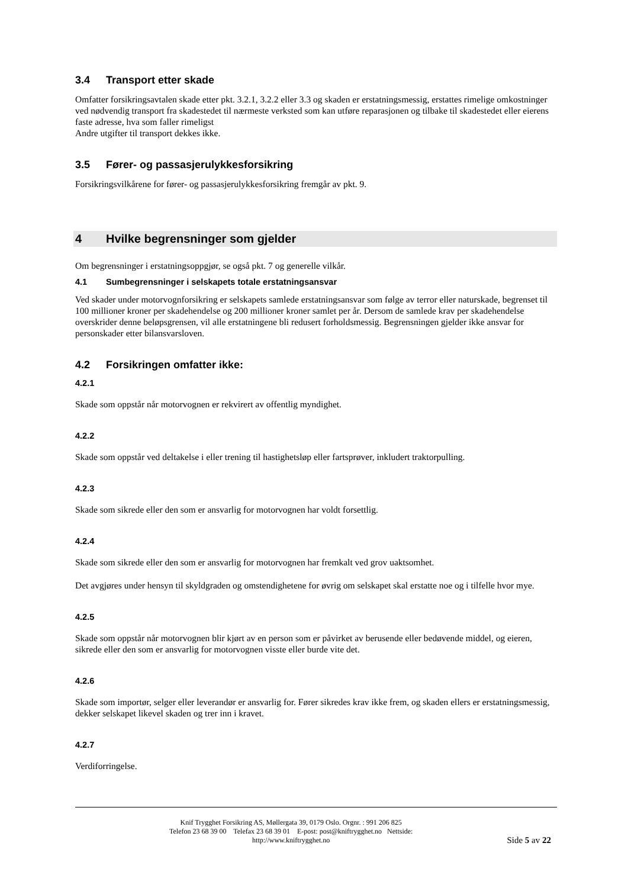3.4 Transport etter skade
Omfatter forsikringsavtalen skade etter pkt. 3.2.1, 3.2.2 eller 3.3 og skaden er erstatningsmessig, erstattes rimelige omkostninger ved nødvendig transport fra skadestedet til nærmeste verksted som kan utføre reparasjonen og tilbake til skadestedet eller eierens faste adresse, hva som faller rimeligst
Andre utgifter til transport dekkes ikke.
3.5 Fører- og passasjerulykkesforsikring
Forsikringsvilkårene for fører- og passasjerulykkesforsikring fremgår av pkt. 9.
4 Hvilke begrensninger som gjelder
Om begrensninger i erstatningsoppgjør, se også pkt. 7 og generelle vilkår.
4.1 Sumbegrensninger i selskapets totale erstatningsansvar
Ved skader under motorvognforsikring er selskapets samlede erstatningsansvar som følge av terror eller naturskade, begrenset til 100 millioner kroner per skadehendelse og 200 millioner kroner samlet per år. Dersom de samlede krav per skadehendelse overskrider denne beløpsgrensen, vil alle erstatningene bli redusert forholdsmessig. Begrensningen gjelder ikke ansvar for personskader etter bilansvarsloven.
4.2 Forsikringen omfatter ikke:
4.2.1
Skade som oppstår når motorvognen er rekvirert av offentlig myndighet.
4.2.2
Skade som oppstår ved deltakelse i eller trening til hastighetsløp eller fartsprøver, inkludert traktorpulling.
4.2.3
Skade som sikrede eller den som er ansvarlig for motorvognen har voldt forsettlig.
4.2.4
Skade som sikrede eller den som er ansvarlig for motorvognen har fremkalt ved grov uaktsomhet.
Det avgjøres under hensyn til skyldgraden og omstendighetene for øvrig om selskapet skal erstatte noe og i tilfelle hvor mye.
4.2.5
Skade som oppstår når motorvognen blir kjørt av en person som er påvirket av berusende eller bedøvende middel, og eieren, sikrede eller den som er ansvarlig for motorvognen visste eller burde vite det.
4.2.6
Skade som importør, selger eller leverandør er ansvarlig for. Fører sikredes krav ikke frem, og skaden ellers er erstatningsmessig, dekker selskapet likevel skaden og trer inn i kravet.
4.2.7
Verdiforringelse.
Knif Trygghet Forsikring AS, Møllergata 39, 0179 Oslo. Orgnr. : 991 206 825
Telefon 23 68 39 00 Telefax 23 68 39 01 E-post: post@kniftrygghet.no Nettside:
http://www.kniftrygghet.no
Side 5 av 22